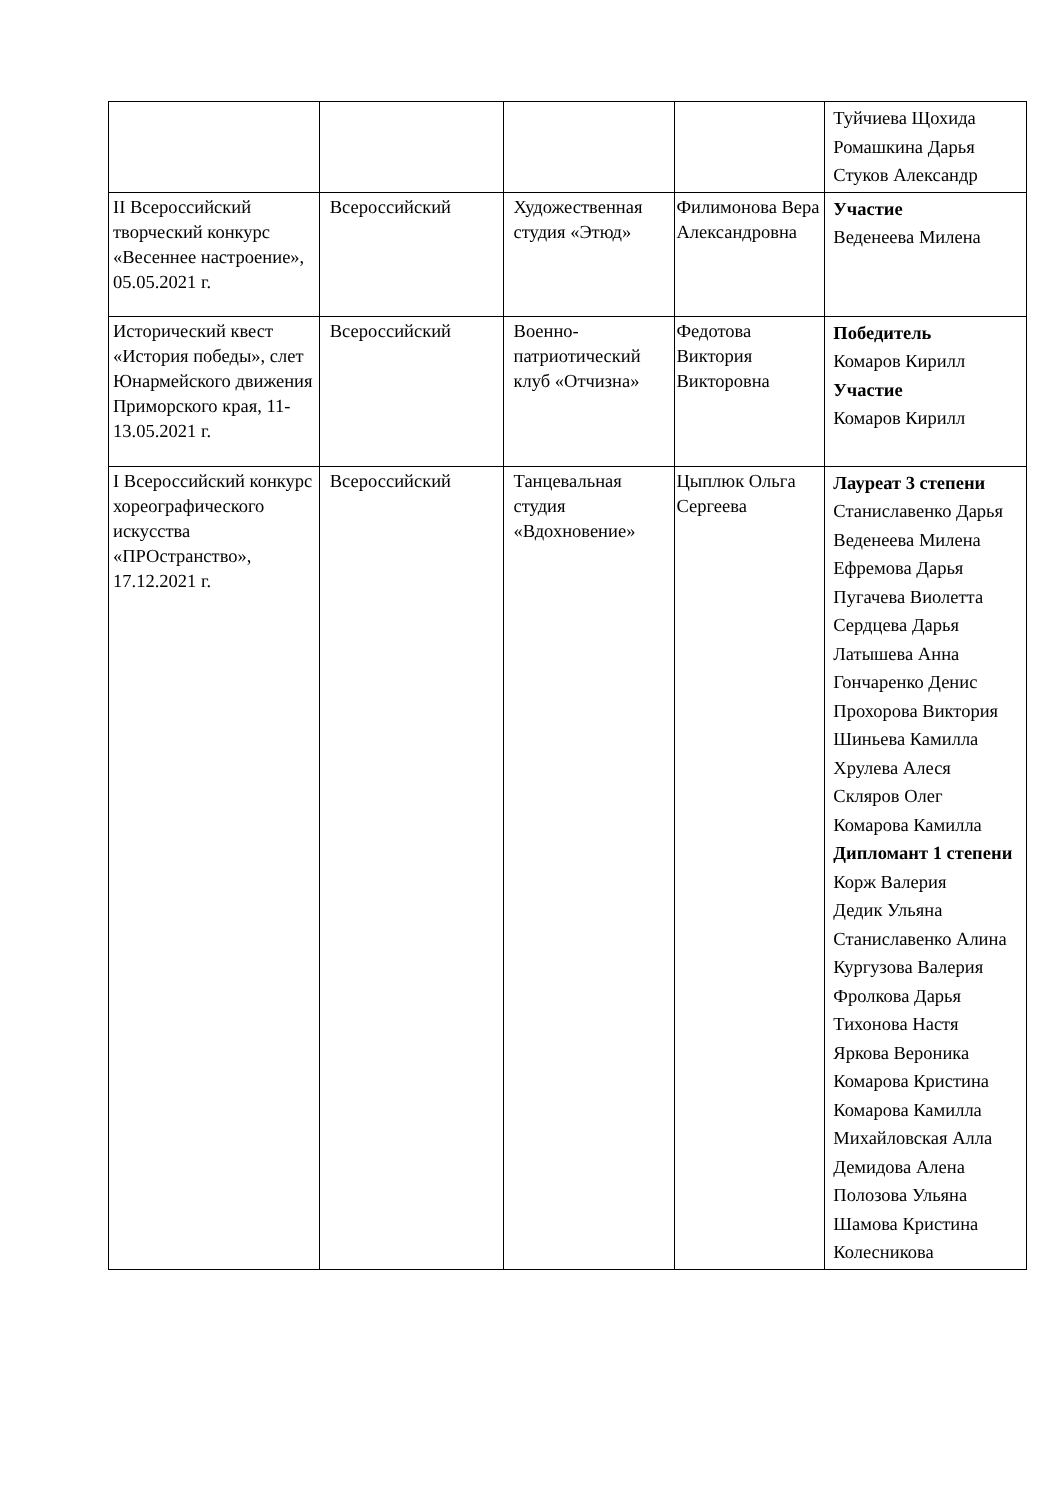| | | | | Туйчиева Щохида Ромашкина Дарья Стуков Александр |
| II Всероссийский творческий конкурс «Весеннее настроение», 05.05.2021 г. | Всероссийский | Художественная студия «Этюд» | Филимонова Вера Александровна | Участие Веденеева Милена |
| Исторический квест «История победы», слет Юнармейского движения Приморского края, 11-13.05.2021 г. | Всероссийский | Военно-патриотический клуб «Отчизна» | Федотова Виктория Викторовна | Победитель Комаров Кирилл Участие Комаров Кирилл |
| I Всероссийский конкурс хореографического искусства «ПРОстранство», 17.12.2021 г. | Всероссийский | Танцевальная студия «Вдохновение» | Цыплюк Ольга Сергеева | Лауреат 3 степени Станиславенко Дарья Веденеева Милена Ефремова Дарья Пугачева Виолетта Сердцева Дарья Латышева Анна Гончаренко Денис Прохорова Виктория Шиньева Камилла Хрулева Алеся Скляров Олег Комарова Камилла Дипломант 1 степени Корж Валерия Дедик Ульяна Станиславенко Алина Кургузова Валерия Фролкова Дарья Тихонова Настя Яркова Вероника Комарова Кристина Комарова Камилла Михайловская Алла Демидова Алена Полозова Ульяна Шамова Кристина Колесникова |